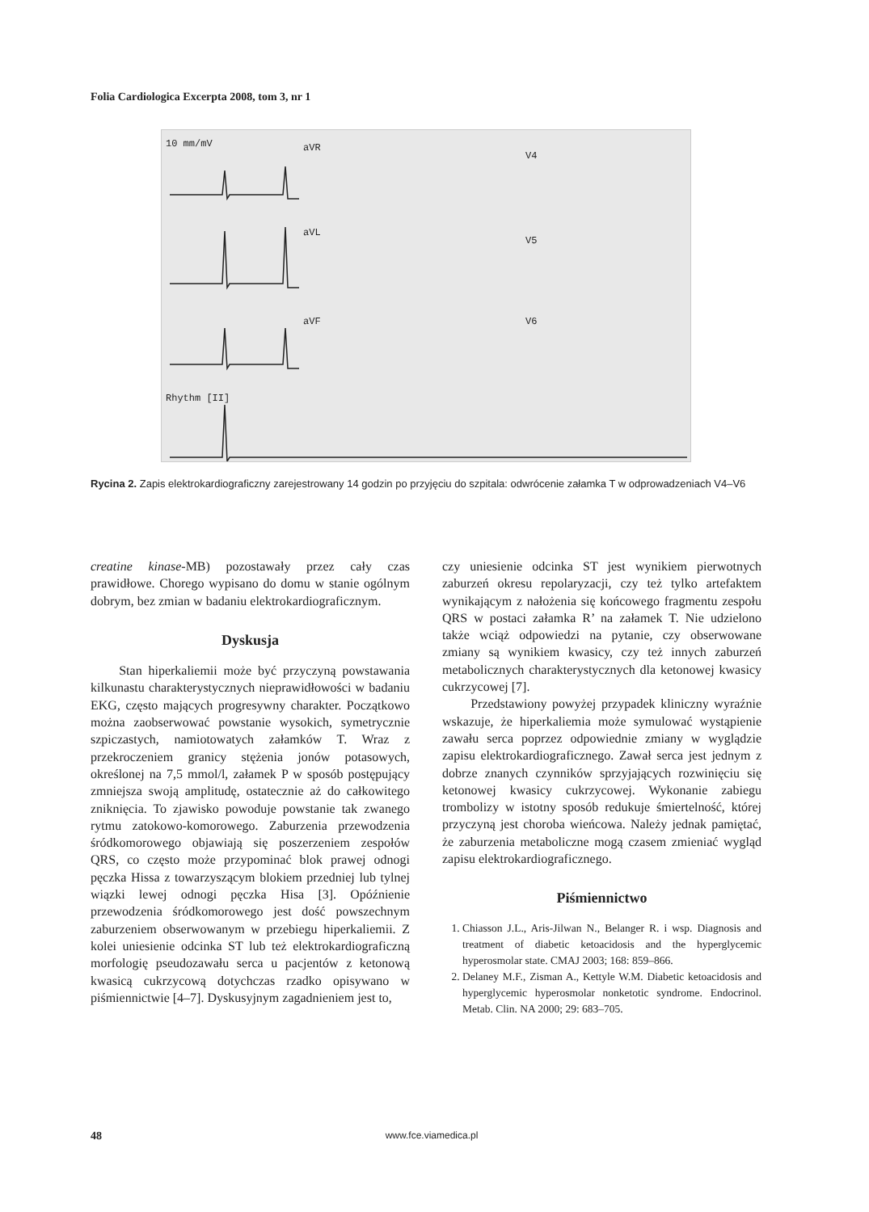Folia Cardiologica Excerpta 2008, tom 3, nr 1
10 mm/mV
aVR
aVL
aVF
V4
V5
V6
Rhythm [II]
Rycina 2. Zapis elektrokardiograficzny zarejestrowany 14 godzin po przyjęciu do szpitala: odwrócenie załamka T w odprowadzeniach V4–V6
creatine kinase-MB) pozostawały przez cały czas prawidłowe. Chorego wypisano do domu w stanie ogólnym dobrym, bez zmian w badaniu elektrokardiograficznym.
Dyskusja
Stan hiperkaliemii może być przyczyną powstawania kilkunastu charakterystycznych nieprawidłowości w badaniu EKG, często mających progresywny charakter. Początkowo można zaobserwować powstanie wysokich, symetrycznie szpiczastych, namiotowatych załamków T. Wraz z przekroczeniem granicy stężenia jonów potasowych, określonej na 7,5 mmol/l, załamek P w sposób postępujący zmniejsza swoją amplitudę, ostatecznie aż do całkowitego zniknięcia. To zjawisko powoduje powstanie tak zwanego rytmu zatokowo-komorowego. Zaburzenia przewodzenia śródkomorowego objawiają się poszerzeniem zespołów QRS, co często może przypominać blok prawej odnogi pęczka Hissa z towarzyszącym blokiem przedniej lub tylnej wiązki lewej odnogi pęczka Hisa [3]. Opóźnienie przewodzenia śródkomorowego jest dość powszechnym zaburzeniem obserwowanym w przebiegu hiperkaliemii. Z kolei uniesienie odcinka ST lub też elektrokardiograficzną morfologię pseudozawału serca u pacjentów z ketonową kwasicą cukrzycową dotychczas rzadko opisywano w piśmiennictwie [4–7]. Dyskusyjnym zagadnieniem jest to,
czy uniesienie odcinka ST jest wynikiem pierwotnych zaburzeń okresu repolaryzacji, czy też tylko artefaktem wynikającym z nałożenia się końcowego fragmentu zespołu QRS w postaci załamka R’ na załamek T. Nie udzielono także wciąż odpowiedzi na pytanie, czy obserwowane zmiany są wynikiem kwasicy, czy też innych zaburzeń metabolicznych charakterystycznych dla ketonowej kwasicy cukrzycowej [7].
Przedstawiony powyżej przypadek kliniczny wyraźnie wskazuje, że hiperkaliemia może symulować wystąpienie zawału serca poprzez odpowiednie zmiany w wyglądzie zapisu elektrokardiograficznego. Zawał serca jest jednym z dobrze znanych czynników sprzyjających rozwinięciu się ketonowej kwasicy cukrzycowej. Wykonanie zabiegu trombolizy w istotny sposób redukuje śmiertelność, której przyczyną jest choroba wieńcowa. Należy jednak pamiętać, że zaburzenia metaboliczne mogą czasem zmieniać wygląd zapisu elektrokardiograficznego.
Piśmiennictwo
1. Chiasson J.L., Aris-Jilwan N., Belanger R. i wsp. Diagnosis and treatment of diabetic ketoacidosis and the hyperglycemic hyperosmolar state. CMAJ 2003; 168: 859–866.
2. Delaney M.F., Zisman A., Kettyle W.M. Diabetic ketoacidosis and hyperglycemic hyperosmolar nonketotic syndrome. Endocrinol. Metab. Clin. NA 2000; 29: 683–705.
48
www.fce.viamedica.pl